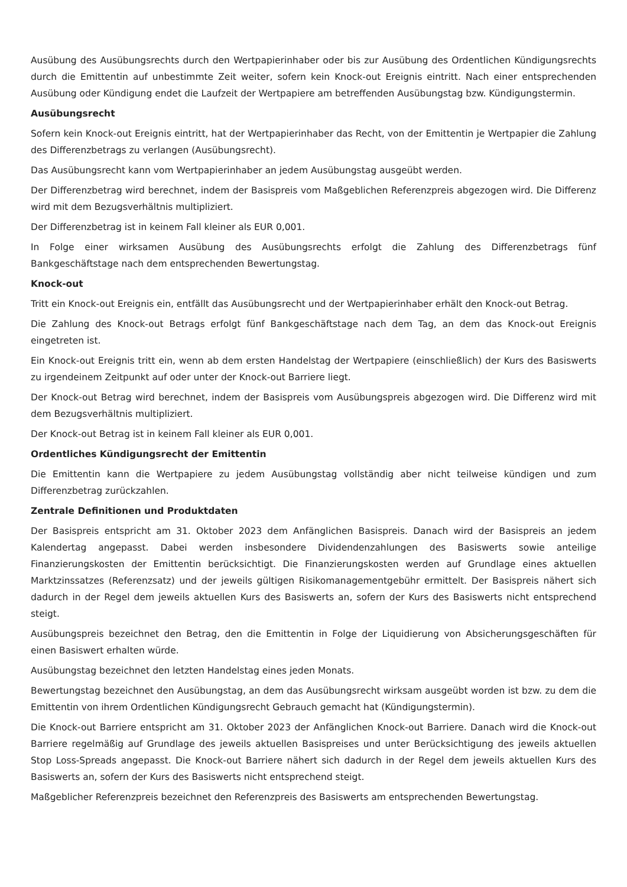Ausübung des Ausübungsrechts durch den Wertpapierinhaber oder bis zur Ausübung des Ordentlichen Kündigungsrechts durch die Emittentin auf unbestimmte Zeit weiter, sofern kein Knock-out Ereignis eintritt. Nach einer entsprechenden Ausübung oder Kündigung endet die Laufzeit der Wertpapiere am betreffenden Ausübungstag bzw. Kündigungstermin.
Ausübungsrecht
Sofern kein Knock-out Ereignis eintritt, hat der Wertpapierinhaber das Recht, von der Emittentin je Wertpapier die Zahlung des Differenzbetrags zu verlangen (Ausübungsrecht).
Das Ausübungsrecht kann vom Wertpapierinhaber an jedem Ausübungstag ausgeübt werden.
Der Differenzbetrag wird berechnet, indem der Basispreis vom Maßgeblichen Referenzpreis abgezogen wird. Die Differenz wird mit dem Bezugsverhältnis multipliziert.
Der Differenzbetrag ist in keinem Fall kleiner als EUR 0,001.
In Folge einer wirksamen Ausübung des Ausübungsrechts erfolgt die Zahlung des Differenzbetrags fünf Bankgeschäftstage nach dem entsprechenden Bewertungstag.
Knock-out
Tritt ein Knock-out Ereignis ein, entfällt das Ausübungsrecht und der Wertpapierinhaber erhält den Knock-out Betrag.
Die Zahlung des Knock-out Betrags erfolgt fünf Bankgeschäftstage nach dem Tag, an dem das Knock-out Ereignis eingetreten ist.
Ein Knock-out Ereignis tritt ein, wenn ab dem ersten Handelstag der Wertpapiere (einschließlich) der Kurs des Basiswerts zu irgendeinem Zeitpunkt auf oder unter der Knock-out Barriere liegt.
Der Knock-out Betrag wird berechnet, indem der Basispreis vom Ausübungspreis abgezogen wird. Die Differenz wird mit dem Bezugsverhältnis multipliziert.
Der Knock-out Betrag ist in keinem Fall kleiner als EUR 0,001.
Ordentliches Kündigungsrecht der Emittentin
Die Emittentin kann die Wertpapiere zu jedem Ausübungstag vollständig aber nicht teilweise kündigen und zum Differenzbetrag zurückzahlen.
Zentrale Definitionen und Produktdaten
Der Basispreis entspricht am 31. Oktober 2023 dem Anfänglichen Basispreis. Danach wird der Basispreis an jedem Kalendertag angepasst. Dabei werden insbesondere Dividendenzahlungen des Basiswerts sowie anteilige Finanzierungskosten der Emittentin berücksichtigt. Die Finanzierungskosten werden auf Grundlage eines aktuellen Marktzinssatzes (Referenzsatz) und der jeweils gültigen Risikomanagementgebühr ermittelt. Der Basispreis nähert sich dadurch in der Regel dem jeweils aktuellen Kurs des Basiswerts an, sofern der Kurs des Basiswerts nicht entsprechend steigt.
Ausübungspreis bezeichnet den Betrag, den die Emittentin in Folge der Liquidierung von Absicherungsgeschäften für einen Basiswert erhalten würde.
Ausübungstag bezeichnet den letzten Handelstag eines jeden Monats.
Bewertungstag bezeichnet den Ausübungstag, an dem das Ausübungsrecht wirksam ausgeübt worden ist bzw. zu dem die Emittentin von ihrem Ordentlichen Kündigungsrecht Gebrauch gemacht hat (Kündigungstermin).
Die Knock-out Barriere entspricht am 31. Oktober 2023 der Anfänglichen Knock-out Barriere. Danach wird die Knock-out Barriere regelmäßig auf Grundlage des jeweils aktuellen Basispreises und unter Berücksichtigung des jeweils aktuellen Stop Loss-Spreads angepasst. Die Knock-out Barriere nähert sich dadurch in der Regel dem jeweils aktuellen Kurs des Basiswerts an, sofern der Kurs des Basiswerts nicht entsprechend steigt.
Maßgeblicher Referenzpreis bezeichnet den Referenzpreis des Basiswerts am entsprechenden Bewertungstag.